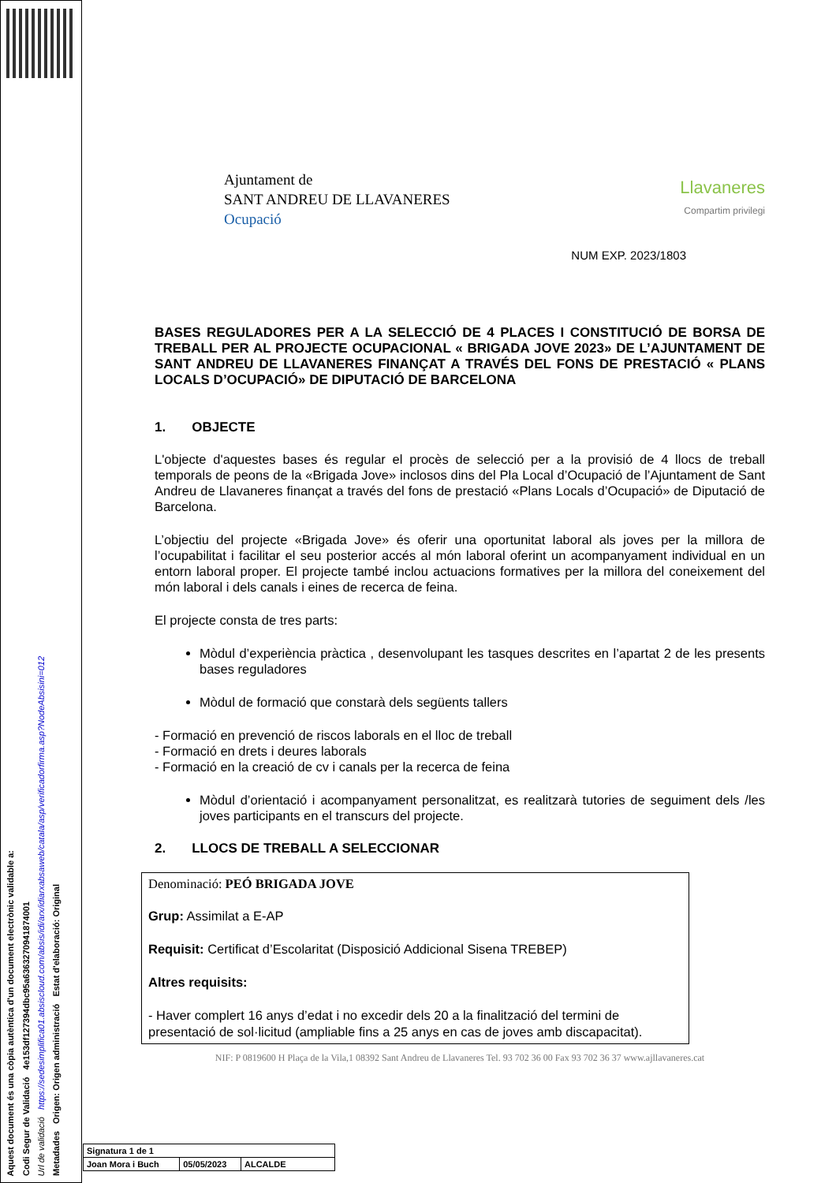Aquest document és una còpia autèntica d'un document electrònic validable a:
Codi Segur de Validació 4e153df127394dbc95a636327094187400​1
Url de validació https://sedesimplifica01.absiscloud.com/absis/idi/arx/idiarxabsaweb/catala/asp/verificadorfirma.asp?NodeAbsisini=012
Metadades Origen: Origen administració Estat d'elaboració: Original
Ajuntament de
SANT ANDREU DE LLAVANERES
Ocupació
Llavaneres
Compartim privilegi
NUM EXP. 2023/1803
BASES REGULADORES PER A LA SELECCIÓ DE 4 PLACES I CONSTITUCIÓ DE BORSA DE TREBALL PER AL PROJECTE OCUPACIONAL « BRIGADA JOVE 2023» DE L’AJUNTAMENT DE SANT ANDREU DE LLAVANERES FINANÇAT A TRAVÉS DEL FONS DE PRESTACIÓ « PLANS LOCALS D’OCUPACIÓ» DE DIPUTACIÓ DE BARCELONA
1. OBJECTE
L'objecte d'aquestes bases és regular el procès de selecció per a la provisió de 4 llocs de treball temporals de peons de la «Brigada Jove» inclosos dins del Pla Local d’Ocupació de l’Ajuntament de Sant Andreu de Llavaneres finançat a través del fons de prestació «Plans Locals d’Ocupació» de Diputació de Barcelona.
L’objectiu del projecte «Brigada Jove» és oferir una oportunitat laboral als joves per la millora de l’ocupabilitat i facilitar el seu posterior accés al món laboral oferint un acompanyament individual en un entorn laboral proper. El projecte també inclou actuacions formatives per la millora del coneixement del món laboral i dels canals i eines de recerca de feina.
El projecte consta de tres parts:
Mòdul d’experiència pràctica , desenvolupant les tasques descrites en l’apartat 2 de les presents bases reguladores
Mòdul de formació que constarà dels següents tallers
- Formació en prevenció de riscos laborals en el lloc de treball
- Formació en drets i deures laborals
- Formació en la creació de cv i canals per la recerca de feina
Mòdul d’orientació i acompanyament personalitzat, es realitzarà tutories de seguiment dels /les joves participants en el transcurs del projecte.
2. LLOCS DE TREBALL A SELECCIONAR
| Denominació: PEÓ BRIGADA JOVE Grup: Assimilat a E-AP Requisit: Certificat d’Escolaritat (Disposició Addicional Sisena TREBEP) Altres requisits: - Haver complert 16 anys d’edat i no excedir dels 20 a la finalització del termini de presentació de sol·licitud (ampliable fins a 25 anys en cas de joves amb discapacitat). |
NIF: P 0819600 H Plaça de la Vila,1 08392 Sant Andreu de Llavaneres Tel. 93 702 36 00 Fax 93 702 36 37 www.ajllavaneres.cat
| Signatura 1 de 1 | | |
| Joan Mora i Buch | 05/05/2023 | ALCALDE |